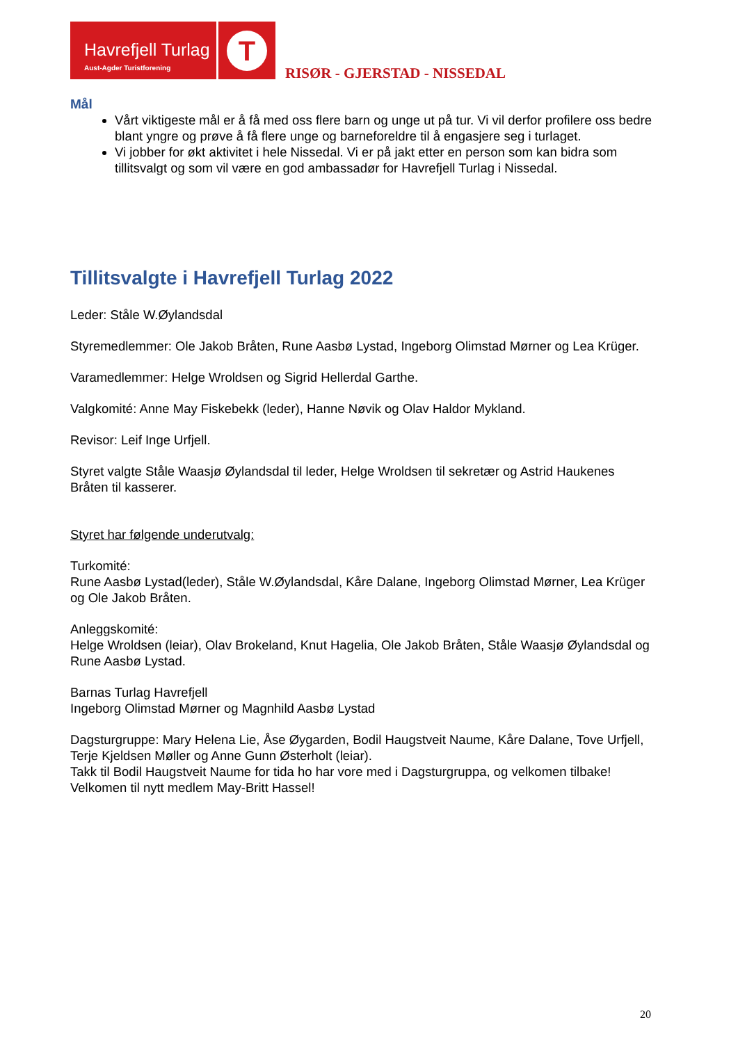Havrefjell Turlag
Aust-Agder Turistforening
T
RISØR - GJERSTAD - NISSEDAL
Mål
Vårt viktigeste mål er å få med oss flere barn og unge ut på tur. Vi vil derfor profilere oss bedre blant yngre og prøve å få flere unge og barneforeldre til å engasjere seg i turlaget.
Vi jobber for økt aktivitet i hele Nissedal. Vi er på jakt etter en person som kan bidra som tillitsvalgt og som vil være en god ambassadør for Havrefjell Turlag i Nissedal.
Tillitsvalgte i Havrefjell Turlag 2022
Leder: Ståle W.Øylandsdal
Styremedlemmer: Ole Jakob Bråten, Rune Aasbø Lystad, Ingeborg Olimstad Mørner og Lea Krüger.
Varamedlemmer: Helge Wroldsen og Sigrid Hellerdal Garthe.
Valgkomité: Anne May Fiskebekk (leder), Hanne Nøvik og Olav Haldor Mykland.
Revisor: Leif Inge Urfjell.
Styret valgte Ståle Waasjø Øylandsdal til leder, Helge Wroldsen til sekretær og Astrid Haukenes Bråten til kasserer.
Styret har følgende underutvalg:
Turkomité:
Rune Aasbø Lystad(leder), Ståle W.Øylandsdal, Kåre Dalane, Ingeborg Olimstad Mørner, Lea Krüger og Ole Jakob Bråten.
Anleggskomité:
Helge Wroldsen (leiar), Olav Brokeland, Knut Hagelia, Ole Jakob Bråten, Ståle Waasjø Øylandsdal og Rune Aasbø Lystad.
Barnas Turlag Havrefjell
Ingeborg Olimstad Mørner og Magnhild Aasbø Lystad
Dagsturgruppe: Mary Helena Lie, Åse Øygarden, Bodil Haugstveit Naume, Kåre Dalane, Tove Urfjell, Terje Kjeldsen Møller og Anne Gunn Østerholt (leiar).
Takk til Bodil Haugstveit Naume for tida ho har vore med i Dagsturgruppa, og velkomen tilbake!
Velkomen til nytt medlem May-Britt Hassel!
20